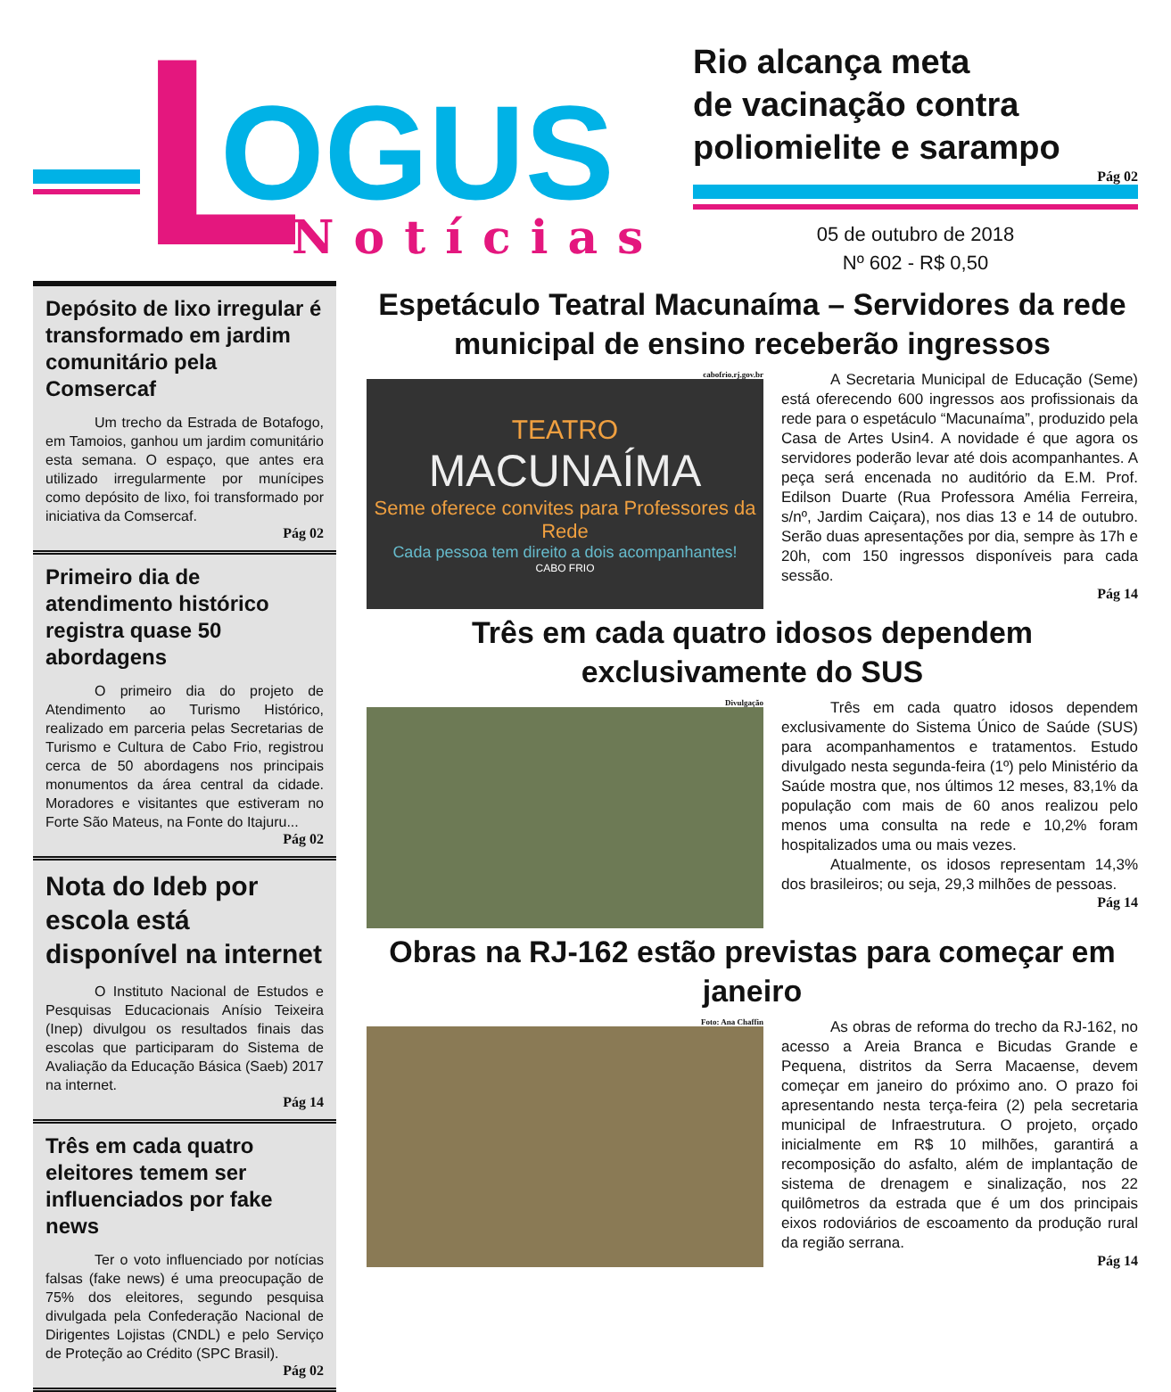L
OGUS
Notícias
Rio alcança meta
de vacinação contra
poliomielite e sarampo
Pág 02
05 de outubro de 2018
Nº 602 - R$ 0,50
Depósito de lixo irregular é transformado em jardim comunitário pela Comsercaf
Um trecho da Estrada de Botafogo, em Tamoios, ganhou um jardim comunitário esta semana. O espaço, que antes era utilizado irregularmente por munícipes como depósito de lixo, foi transformado por iniciativa da Comsercaf.
Pág 02
Primeiro dia de atendimento histórico registra quase 50 abordagens
O primeiro dia do projeto de Atendimento ao Turismo Histórico, realizado em parceria pelas Secretarias de Turismo e Cultura de Cabo Frio, registrou cerca de 50 abordagens nos principais monumentos da área central da cidade. Moradores e visitantes que estiveram no Forte São Mateus, na Fonte do Itajuru...
Pág 02
Nota do Ideb por escola está disponível na internet
O Instituto Nacional de Estudos e Pesquisas Educacionais Anísio Teixeira (Inep) divulgou os resultados finais das escolas que participaram do Sistema de Avaliação da Educação Básica (Saeb) 2017 na internet.
Pág 14
Três em cada quatro eleitores temem ser influenciados por fake news
Ter o voto influenciado por notícias falsas (fake news) é uma preocupação de 75% dos eleitores, segundo pesquisa divulgada pela Confederação Nacional de Dirigentes Lojistas (CNDL) e pelo Serviço de Proteção ao Crédito (SPC Brasil).
Pág 02
Espetáculo Teatral Macunaíma – Servidores da rede municipal de ensino receberão ingressos
cabofrio.rj.gov.br
TEATRO
MACUNAÍMA
Seme oferece convites para Professores da Rede
Cada pessoa tem direito a dois acompanhantes!
CABO FRIO
A Secretaria Municipal de Educação (Seme) está oferecendo 600 ingressos aos profissionais da rede para o espetáculo “Macunaíma”, produzido pela Casa de Artes Usin4. A novidade é que agora os servidores poderão levar até dois acompanhantes. A peça será encenada no auditório da E.M. Prof. Edilson Duarte (Rua Professora Amélia Ferreira, s/nº, Jardim Caiçara), nos dias 13 e 14 de outubro. Serão duas apresentações por dia, sempre às 17h e 20h, com 150 ingressos disponíveis para cada sessão.
Pág 14
Três em cada quatro idosos dependem exclusivamente do SUS
Divulgação
Três em cada quatro idosos dependem exclusivamente do Sistema Único de Saúde (SUS) para acompanhamentos e tratamentos. Estudo divulgado nesta segunda-feira (1º) pelo Ministério da Saúde mostra que, nos últimos 12 meses, 83,1% da população com mais de 60 anos realizou pelo menos uma consulta na rede e 10,2% foram hospitalizados uma ou mais vezes.
Atualmente, os idosos representam 14,3% dos brasileiros; ou seja, 29,3 milhões de pessoas.
Pág 14
Obras na RJ-162 estão previstas para começar em janeiro
Foto: Ana Chaffin
As obras de reforma do trecho da RJ-162, no acesso a Areia Branca e Bicudas Grande e Pequena, distritos da Serra Macaense, devem começar em janeiro do próximo ano. O prazo foi apresentando nesta terça-feira (2) pela secretaria municipal de Infraestrutura. O projeto, orçado inicialmente em R$ 10 milhões, garantirá a recomposição do asfalto, além de implantação de sistema de drenagem e sinalização, nos 22 quilômetros da estrada que é um dos principais eixos rodoviários de escoamento da produção rural da região serrana.
Pág 14